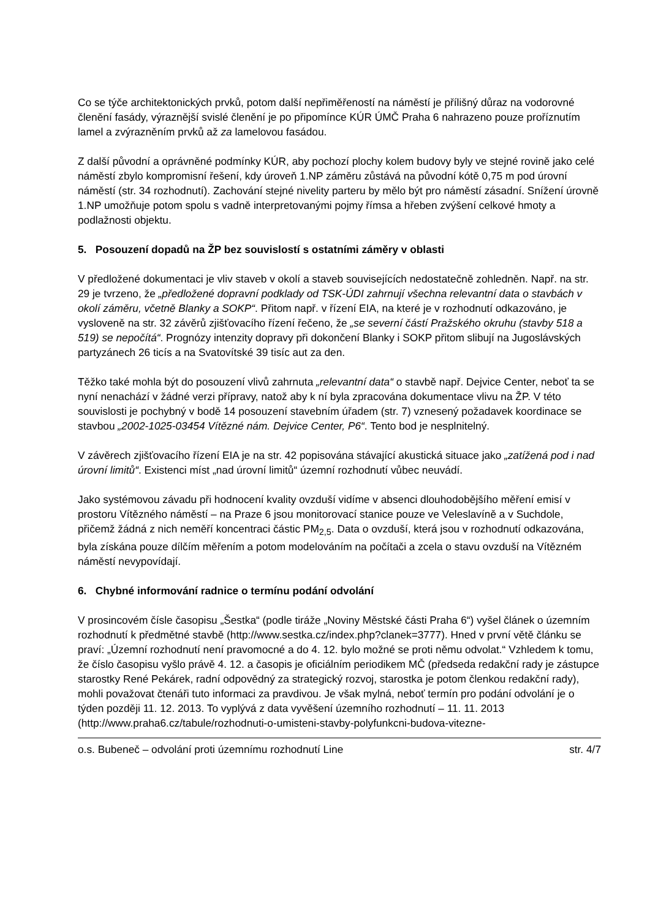Co se týče architektonických prvků, potom další nepřiměřeností na náměstí je přílišný důraz na vodorovné členění fasády, výraznější svislé členění je po připomínce KÚR ÚMČ Praha 6 nahrazeno pouze proříznutím lamel a zvýrazněním prvků až za lamelovou fasádou.
Z další původní a oprávněné podmínky KÚR, aby pochozí plochy kolem budovy byly ve stejné rovině jako celé náměstí zbylo kompromisní řešení, kdy úroveň 1.NP záměru zůstává na původní kótě 0,75 m pod úrovní náměstí (str. 34 rozhodnutí). Zachování stejné nivelity parteru by mělo být pro náměstí zásadní. Snížení úrovně 1.NP umožňuje potom spolu s vadně interpretovanými pojmy římsa a hřeben zvýšení celkové hmoty a podlažnosti objektu.
5. Posouzení dopadů na ŽP bez souvislostí s ostatními záměry v oblasti
V předložené dokumentaci je vliv staveb v okolí a staveb souvisejících nedostatečně zohledněn. Např. na str. 29 je tvrzeno, že „předložené dopravní podklady od TSK-ÚDI zahrnují všechna relevantní data o stavbách v okolí záměru, včetně Blanky a SOKP“. Přitom např. v řízení EIA, na které je v rozhodnutí odkazováno, je vysloveně na str. 32 závěrů zjišťovacího řízení řečeno, že „se severní částí Pražského okruhu (stavby 518 a 519) se nepočítá“. Prognózy intenzity dopravy při dokončení Blanky i SOKP přitom slibují na Jugoslávských partyzánech 26 ticís a na Svatovítské 39 tisíc aut za den.
Těžko také mohla být do posouzení vlivů zahrnuta „relevantní data“ o stavbě např. Dejvice Center, neboť ta se nyní nenachází v žádné verzi přípravy, natož aby k ní byla zpracována dokumentace vlivu na ŽP. V této souvislosti je pochybný v bodě 14 posouzení stavebním úřadem (str. 7) vznesený požadavek koordinace se stavbou „2002-1025-03454 Vítězné nám. Dejvice Center, P6“. Tento bod je nesplnitelný.
V závěrech zjišťovacího řízení EIA je na str. 42 popisována stávající akustická situace jako „zatížená pod i nad úrovní limitů“. Existenci míst „nad úrovní limitů“ územní rozhodnutí vůbec neuvádí.
Jako systémovou závadu při hodnocení kvality ovzduší vidíme v absenci dlouhodobějšího měření emisí v prostoru Vítězného náměstí – na Praze 6 jsou monitorovací stanice pouze ve Veleslavíně a v Suchdole, přičemž žádná z nich neměří koncentraci částic PM<sub>2,5</sub>. Data o ovzduší, která jsou v rozhodnutí odkazována, byla získána pouze dílčím měřením a potom modelováním na počítači a zcela o stavu ovzduší na Vítězném náměstí nevypovídají.
6. Chybné informování radnice o termínu podání odvolání
V prosincovém čísle časopisu „Šestka“ (podle tiráže „Noviny Městské části Praha 6“) vyšel článek o územním rozhodnutí k předmětné stavbě (http://www.sestka.cz/index.php?clanek=3777). Hned v první větě článku se praví: „Územní rozhodnutí není pravomocné a do 4. 12. bylo možné se proti němu odvolat.“ Vzhledem k tomu, že číslo časopisu vyšlo právě 4. 12. a časopis je oficiálním periodikem MČ (předseda redakční rady je zástupce starostky René Pekárek, radní odpovědný za strategický rozvoj, starostka je potom členkou redakční rady), mohli považovat čtenáři tuto informaci za pravdivou. Je však mylná, neboť termín pro podání odvolání je o týden později 11. 12. 2013. To vyplývá z data vyvěšení územního rozhodnutí – 11. 11. 2013 (http://www.praha6.cz/tabule/rozhodnuti-o-umisteni-stavby-polyfunkcni-budova-vitezne-
o.s. Bubeneč – odvolání proti územnímu rozhodnutí Line str. 4/7